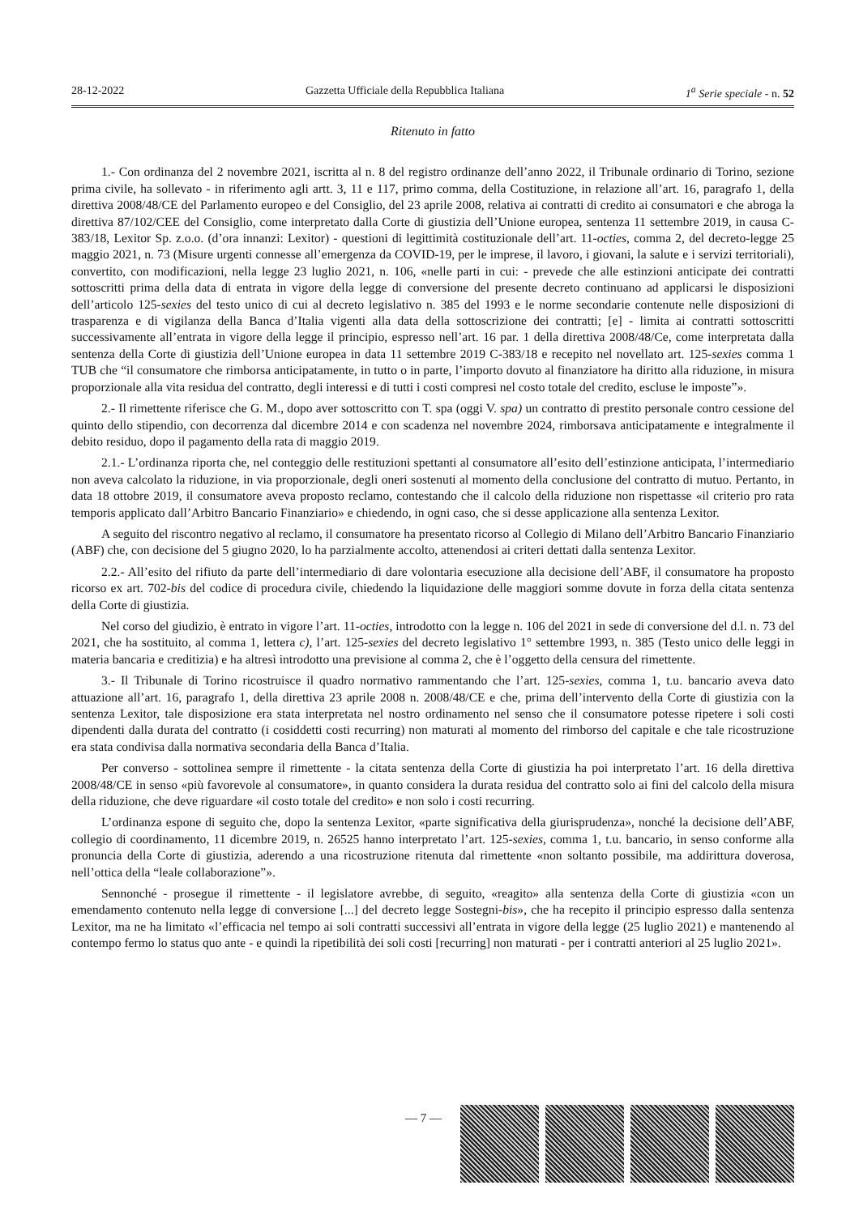28-12-2022 Gazzetta Ufficiale della Repubblica Italiana 1<sup>a</sup> Serie speciale - n. 52
Ritenuto in fatto
1.- Con ordinanza del 2 novembre 2021, iscritta al n. 8 del registro ordinanze dell’anno 2022, il Tribunale ordinario di Torino, sezione prima civile, ha sollevato - in riferimento agli artt. 3, 11 e 117, primo comma, della Costituzione, in relazione all’art. 16, paragrafo 1, della direttiva 2008/48/CE del Parlamento europeo e del Consiglio, del 23 aprile 2008, relativa ai contratti di credito ai consumatori e che abroga la direttiva 87/102/CEE del Consiglio, come interpretato dalla Corte di giustizia dell’Unione europea, sentenza 11 settembre 2019, in causa C-383/18, Lexitor Sp. z.o.o. (d’ora innanzi: Lexitor) - questioni di legittimità costituzionale dell’art. 11-octies, comma 2, del decreto-legge 25 maggio 2021, n. 73 (Misure urgenti connesse all’emergenza da COVID-19, per le imprese, il lavoro, i giovani, la salute e i servizi territoriali), convertito, con modificazioni, nella legge 23 luglio 2021, n. 106, «nelle parti in cui: - prevede che alle estinzioni anticipate dei contratti sottoscritti prima della data di entrata in vigore della legge di conversione del presente decreto continuano ad applicarsi le disposizioni dell’articolo 125-sexies del testo unico di cui al decreto legislativo n. 385 del 1993 e le norme secondarie contenute nelle disposizioni di trasparenza e di vigilanza della Banca d’Italia vigenti alla data della sottoscrizione dei contratti; [e] - limita ai contratti sottoscritti successivamente all’entrata in vigore della legge il principio, espresso nell’art. 16 par. 1 della direttiva 2008/48/Ce, come interpretata dalla sentenza della Corte di giustizia dell’Unione europea in data 11 settembre 2019 C-383/18 e recepito nel novellato art. 125-sexies comma 1 TUB che “il consumatore che rimborsa anticipatamente, in tutto o in parte, l’importo dovuto al finanziatore ha diritto alla riduzione, in misura proporzionale alla vita residua del contratto, degli interessi e di tutti i costi compresi nel costo totale del credito, escluse le imposte”».
2.- Il rimettente riferisce che G. M., dopo aver sottoscritto con T. spa (oggi V. spa) un contratto di prestito personale contro cessione del quinto dello stipendio, con decorrenza dal dicembre 2014 e con scadenza nel novembre 2024, rimborsava anticipatamente e integralmente il debito residuo, dopo il pagamento della rata di maggio 2019.
2.1.- L’ordinanza riporta che, nel conteggio delle restituzioni spettanti al consumatore all’esito dell’estinzione anticipata, l’intermediario non aveva calcolato la riduzione, in via proporzionale, degli oneri sostenuti al momento della conclusione del contratto di mutuo. Pertanto, in data 18 ottobre 2019, il consumatore aveva proposto reclamo, contestando che il calcolo della riduzione non rispettasse «il criterio pro rata temporis applicato dall’Arbitro Bancario Finanziario» e chiedendo, in ogni caso, che si desse applicazione alla sentenza Lexitor.
A seguito del riscontro negativo al reclamo, il consumatore ha presentato ricorso al Collegio di Milano dell’Arbitro Bancario Finanziario (ABF) che, con decisione del 5 giugno 2020, lo ha parzialmente accolto, attenendosi ai criteri dettati dalla sentenza Lexitor.
2.2.- All’esito del rifiuto da parte dell’intermediario di dare volontaria esecuzione alla decisione dell’ABF, il consumatore ha proposto ricorso ex art. 702-bis del codice di procedura civile, chiedendo la liquidazione delle maggiori somme dovute in forza della citata sentenza della Corte di giustizia.
Nel corso del giudizio, è entrato in vigore l’art. 11-octies, introdotto con la legge n. 106 del 2021 in sede di conversione del d.l. n. 73 del 2021, che ha sostituito, al comma 1, lettera c), l’art. 125-sexies del decreto legislativo 1° settembre 1993, n. 385 (Testo unico delle leggi in materia bancaria e creditizia) e ha altresì introdotto una previsione al comma 2, che è l’oggetto della censura del rimettente.
3.- Il Tribunale di Torino ricostruisce il quadro normativo rammentando che l’art. 125-sexies, comma 1, t.u. bancario aveva dato attuazione all’art. 16, paragrafo 1, della direttiva 23 aprile 2008 n. 2008/48/CE e che, prima dell’intervento della Corte di giustizia con la sentenza Lexitor, tale disposizione era stata interpretata nel nostro ordinamento nel senso che il consumatore potesse ripetere i soli costi dipendenti dalla durata del contratto (i cosiddetti costi recurring) non maturati al momento del rimborso del capitale e che tale ricostruzione era stata condivisa dalla normativa secondaria della Banca d’Italia.
Per converso - sottolinea sempre il rimettente - la citata sentenza della Corte di giustizia ha poi interpretato l’art. 16 della direttiva 2008/48/CE in senso «più favorevole al consumatore», in quanto considera la durata residua del contratto solo ai fini del calcolo della misura della riduzione, che deve riguardare «il costo totale del credito» e non solo i costi recurring.
L’ordinanza espone di seguito che, dopo la sentenza Lexitor, «parte significativa della giurisprudenza», nonché la decisione dell’ABF, collegio di coordinamento, 11 dicembre 2019, n. 26525 hanno interpretato l’art. 125-sexies, comma 1, t.u. bancario, in senso conforme alla pronuncia della Corte di giustizia, aderendo a una ricostruzione ritenuta dal rimettente «non soltanto possibile, ma addirittura doverosa, nell’ottica della “leale collaborazione”».
Sennonché - prosegue il rimettente - il legislatore avrebbe, di seguito, «reagito» alla sentenza della Corte di giustizia «con un emendamento contenuto nella legge di conversione [...] del decreto legge Sostegni-bis», che ha recepito il principio espresso dalla sentenza Lexitor, ma ne ha limitato «l’efficacia nel tempo ai soli contratti successivi all’entrata in vigore della legge (25 luglio 2021) e mantenendo al contempo fermo lo status quo ante - e quindi la ripetibilità dei soli costi [recurring] non maturati - per i contratti anteriori al 25 luglio 2021».
— 7 —